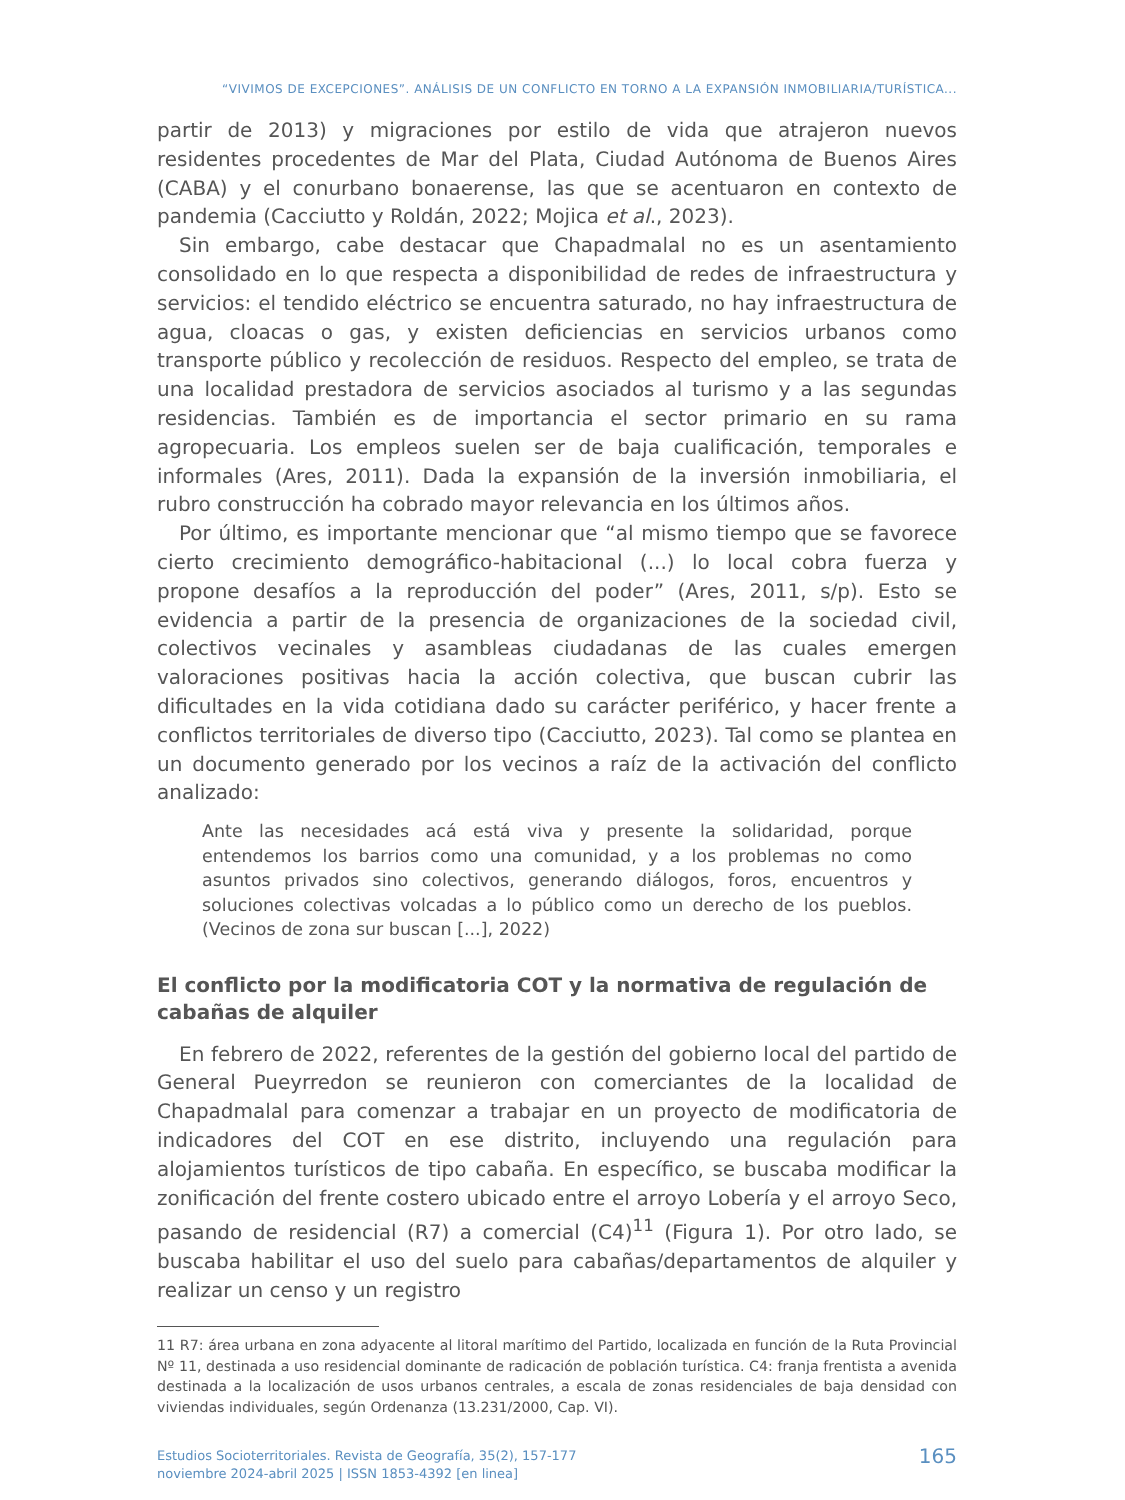“VIVIMOS DE EXCEPCIONES”. ANÁLISIS DE UN CONFLICTO EN TORNO A LA EXPANSIÓN INMOBILIARIA/TURÍSTICA...
partir de 2013) y migraciones por estilo de vida que atrajeron nuevos residentes procedentes de Mar del Plata, Ciudad Autónoma de Buenos Aires (CABA) y el conurbano bonaerense, las que se acentuaron en contexto de pandemia (Cacciutto y Roldán, 2022; Mojica et al., 2023).
Sin embargo, cabe destacar que Chapadmalal no es un asentamiento consolidado en lo que respecta a disponibilidad de redes de infraestructura y servicios: el tendido eléctrico se encuentra saturado, no hay infraestructura de agua, cloacas o gas, y existen deficiencias en servicios urbanos como transporte público y recolección de residuos. Respecto del empleo, se trata de una localidad prestadora de servicios asociados al turismo y a las segundas residencias. También es de importancia el sector primario en su rama agropecuaria. Los empleos suelen ser de baja cualificación, temporales e informales (Ares, 2011). Dada la expansión de la inversión inmobiliaria, el rubro construcción ha cobrado mayor relevancia en los últimos años.
Por último, es importante mencionar que “al mismo tiempo que se favorece cierto crecimiento demográfico-habitacional (...) lo local cobra fuerza y propone desafíos a la reproducción del poder” (Ares, 2011, s/p). Esto se evidencia a partir de la presencia de organizaciones de la sociedad civil, colectivos vecinales y asambleas ciudadanas de las cuales emergen valoraciones positivas hacia la acción colectiva, que buscan cubrir las dificultades en la vida cotidiana dado su carácter periférico, y hacer frente a conflictos territoriales de diverso tipo (Cacciutto, 2023). Tal como se plantea en un documento generado por los vecinos a raíz de la activación del conflicto analizado:
Ante las necesidades acá está viva y presente la solidaridad, porque entendemos los barrios como una comunidad, y a los problemas no como asuntos privados sino colectivos, generando diálogos, foros, encuentros y soluciones colectivas volcadas a lo público como un derecho de los pueblos. (Vecinos de zona sur buscan [...], 2022)
El conflicto por la modificatoria COT y la normativa de regulación de cabañas de alquiler
En febrero de 2022, referentes de la gestión del gobierno local del partido de General Pueyrredon se reunieron con comerciantes de la localidad de Chapadmalal para comenzar a trabajar en un proyecto de modificatoria de indicadores del COT en ese distrito, incluyendo una regulación para alojamientos turísticos de tipo cabaña. En específico, se buscaba modificar la zonificación del frente costero ubicado entre el arroyo Lobería y el arroyo Seco, pasando de residencial (R7) a comercial (C4)<sup>11</sup> (Figura 1). Por otro lado, se buscaba habilitar el uso del suelo para cabañas/departamentos de alquiler y realizar un censo y un registro
11 R7: área urbana en zona adyacente al litoral marítimo del Partido, localizada en función de la Ruta Provincial Nº 11, destinada a uso residencial dominante de radicación de población turística. C4: franja frentista a avenida destinada a la localización de usos urbanos centrales, a escala de zonas residenciales de baja densidad con viviendas individuales, según Ordenanza (13.231/2000, Cap. VI).
Estudios Socioterritoriales. Revista de Geografía, 35(2), 157-177
noviembre 2024-abril 2025 | ISSN 1853-4392 [en linea]
165